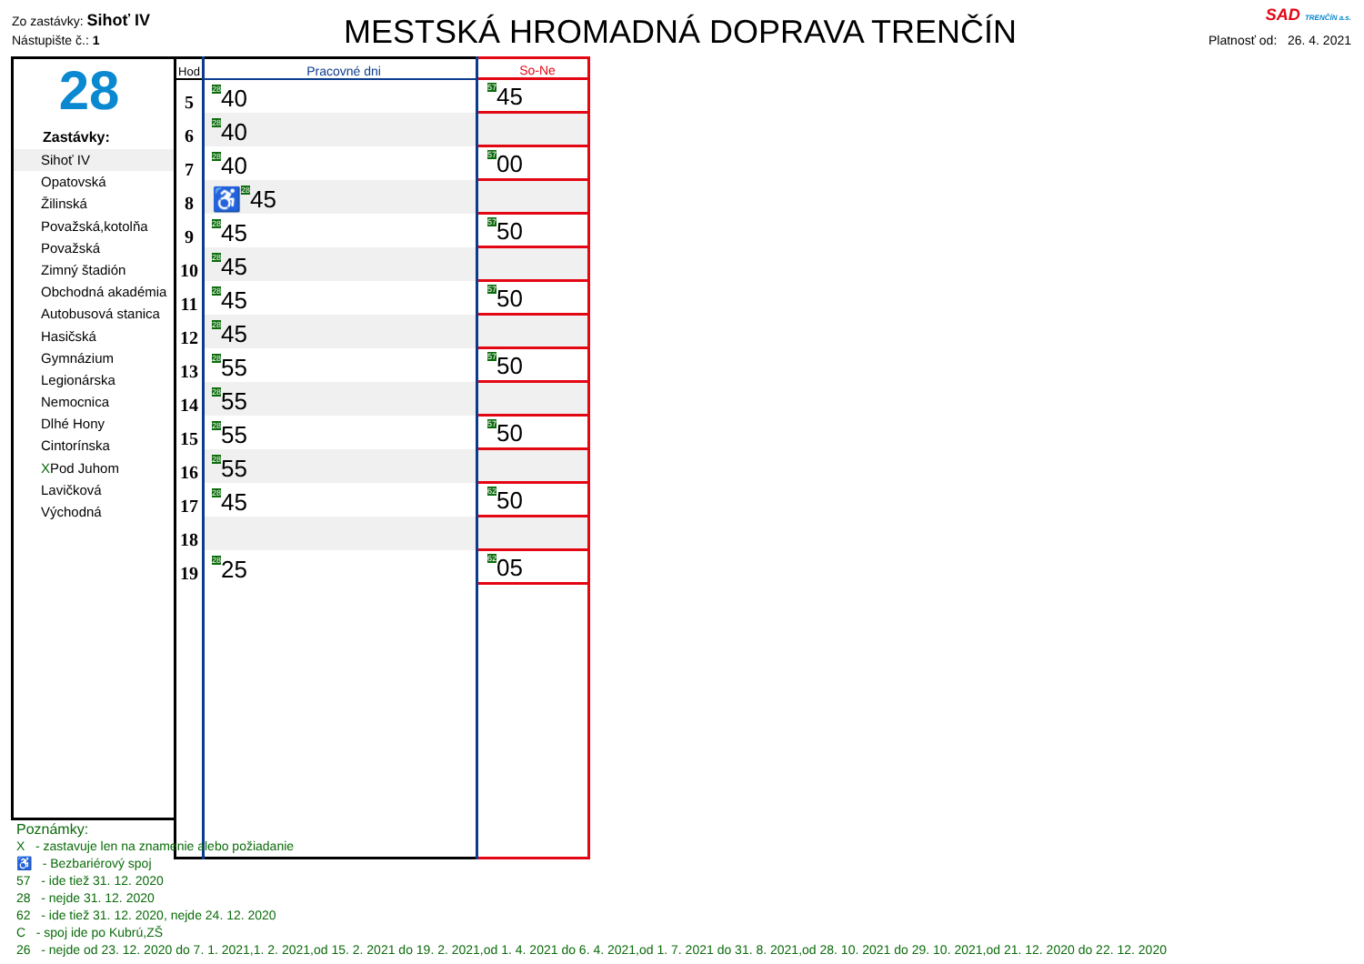Zo zastávky: Sihoť IV
Nástupište č.: 1
MESTSKÁ HROMADNÁ DOPRAVA TRENČÍN
SAD TRENČÍN a.s.
Platnosť od: 26. 4. 2021
28
Zastávky:
Sihoť IV
Opatovská
Žilinská
Považská,kotolňa
Považská
Zimný štadión
Obchodná akadémia
Autobusová stanica
Hasičská
Gymnázium
Legionárska
Nemocnica
Dlhé Hony
Cintorínska
XPod Juhom
Lavičková
Východná
| Hod | Pracovné dni | So-Ne |
| --- | --- | --- |
| 5 | <sup>28</sup> 40 | <sup>57</sup> 45 |
| 6 | <sup>28</sup> 40 | |
| 7 | <sup>28</sup> 40 | <sup>57</sup> 00 |
| 8 | ♿<sup>28</sup>45 | |
| 9 | <sup>28</sup> 45 | <sup>57</sup> 50 |
| 10 | <sup>28</sup> 45 | |
| 11 | <sup>28</sup> 45 | <sup>57</sup> 50 |
| 12 | <sup>28</sup> 45 | |
| 13 | <sup>28</sup> 55 | <sup>57</sup> 50 |
| 14 | <sup>28</sup> 55 | |
| 15 | <sup>28</sup> 55 | <sup>57</sup> 50 |
| 16 | <sup>28</sup> 55 | |
| 17 | <sup>28</sup> 45 | <sup>62</sup> 50 |
| 18 | | |
| 19 | <sup>28</sup> 25 | <sup>62</sup> 05 |
Poznámky:
X - zastavuje len na znamenie alebo požiadanie
♿ - Bezbariérový spoj
57 - ide tiež 31. 12. 2020
28 - nejde 31. 12. 2020
62 - ide tiež 31. 12. 2020, nejde 24. 12. 2020
C - spoj ide po Kubrú,ZŠ
26 - nejde od 23. 12. 2020 do 7. 1. 2021,1. 2. 2021,od 15. 2. 2021 do 19. 2. 2021,od 1. 4. 2021 do 6. 4. 2021,od 1. 7. 2021 do 31. 8. 2021,od 28. 10. 2021 do 29. 10. 2021,od 21. 12. 2020 do 22. 12. 2020